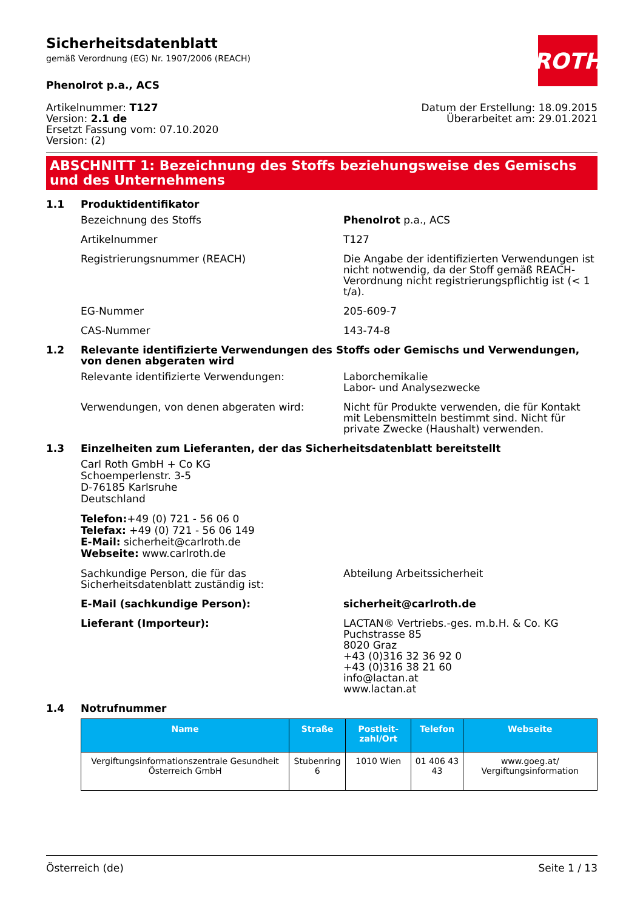ROTH
Sicherheitsdatenblatt
gemäß Verordnung (EG) Nr. 1907/2006 (REACH)
Phenolrot p.a., ACS
Artikelnummer: T127
Version: 2.1 de
Ersetzt Fassung vom: 07.10.2020
Version: (2)
Datum der Erstellung: 18.09.2015
Überarbeitet am: 29.01.2021
ABSCHNITT 1: Bezeichnung des Stoffs beziehungsweise des Gemischs und des Unternehmens
1.1 Produktidentifikator
Bezeichnung des Stoffs Phenolrot p.a., ACS
Artikelnummer T127
Registrierungsnummer (REACH) Die Angabe der identifizierten Verwendungen ist nicht notwendig, da der Stoff gemäß REACH-Verordnung nicht registrierungspflichtig ist (< 1 t/a).
EG-Nummer 205-609-7
CAS-Nummer 143-74-8
1.2 Relevante identifizierte Verwendungen des Stoffs oder Gemischs und Verwendungen, von denen abgeraten wird
Relevante identifizierte Verwendungen: Laborchemikalie
Labor- und Analysezwecke
Verwendungen, von denen abgeraten wird: Nicht für Produkte verwenden, die für Kontakt mit Lebensmitteln bestimmt sind. Nicht für private Zwecke (Haushalt) verwenden.
1.3 Einzelheiten zum Lieferanten, der das Sicherheitsdatenblatt bereitstellt
Carl Roth GmbH + Co KG
Schoemperlenstr. 3-5
D-76185 Karlsruhe
Deutschland
Telefon:+49 (0) 721 - 56 06 0
Telefax: +49 (0) 721 - 56 06 149
E-Mail: sicherheit@carlroth.de
Webseite: www.carlroth.de
Sachkundige Person, die für das Sicherheitsdatenblatt zuständig ist:
Abteilung Arbeitssicherheit
E-Mail (sachkundige Person): sicherheit@carlroth.de
Lieferant (Importeur): LACTAN® Vertriebs.-ges. m.b.H. & Co. KG
Puchstrasse 85
8020 Graz
+43 (0)316 32 36 92 0
+43 (0)316 38 21 60
info@lactan.at
www.lactan.at
1.4 Notrufnummer
| Name | Straße | Postleit-zahl/Ort | Telefon | Webseite |
| --- | --- | --- | --- | --- |
| Vergiftungsinformationszentrale Gesundheit Österreich GmbH | Stubenring 6 | 1010 Wien | 01 406 43 43 | www.goeg.at/ Vergiftungsinformation |
Österreich (de) Seite 1 / 13